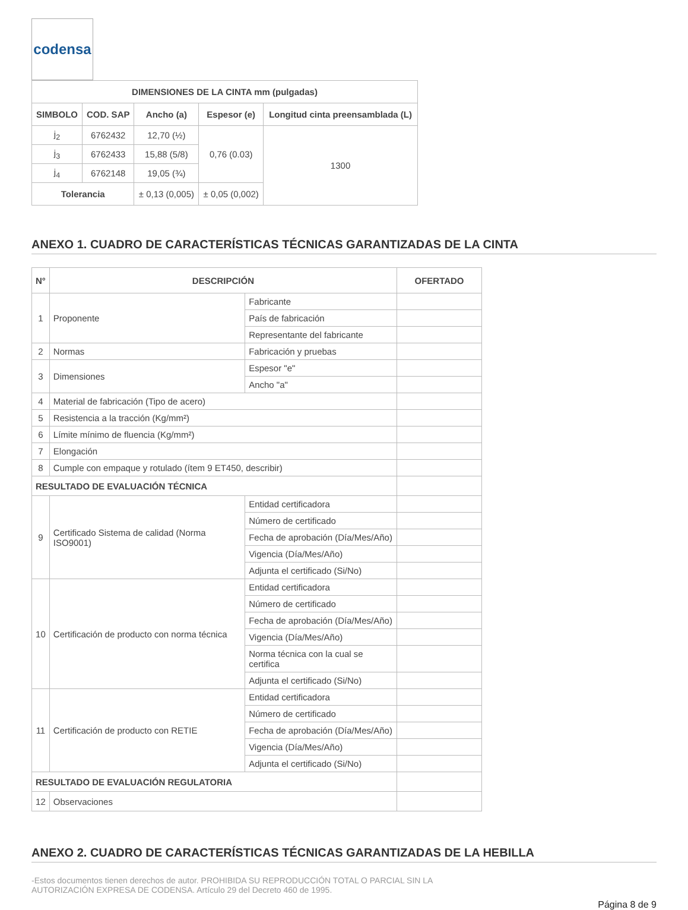codensa
| DIMENSIONES DE LA CINTA mm (pulgadas) | | | | |
| --- | --- | --- | --- | --- |
| SIMBOLO | COD. SAP | Ancho (a) | Espesor (e) | Longitud cinta preensamblada (L) |
| j<sub>2</sub> | 6762432 | 12,70 (½) | 0,76 (0.03) | 1300 |
| j<sub>3</sub> | 6762433 | 15,88 (5/8) | | |
| j<sub>4</sub> | 6762148 | 19,05 (¾) | | |
| Tolerancia | | ± 0,13 (0,005) | ± 0,05 (0,002) | |
ANEXO 1. CUADRO DE CARACTERÍSTICAS TÉCNICAS GARANTIZADAS DE LA CINTA
| N° | DESCRIPCIÓN | | OFERTADO |
| --- | --- | --- | --- |
| 1 | Proponente | Fabricante | |
| | | País de fabricación | |
| | | Representante del fabricante | |
| 2 | Normas | Fabricación y pruebas | |
| 3 | Dimensiones | Espesor "e" | |
| | | Ancho "a" | |
| 4 | Material de fabricación (Tipo de acero) | | |
| 5 | Resistencia a la tracción (Kg/mm²) | | |
| 6 | Límite mínimo de fluencia (Kg/mm²) | | |
| 7 | Elongación | | |
| 8 | Cumple con empaque y rotulado (ítem 9 ET450, describir) | | |
| RESULTADO DE EVALUACIÓN TÉCNICA | | | |
| 9 | Certificado Sistema de calidad (Norma ISO9001) | Entidad certificadora | |
| | | Número de certificado | |
| | | Fecha de aprobación (Día/Mes/Año) | |
| | | Vigencia (Día/Mes/Año) | |
| | | Adjunta el certificado (Si/No) | |
| 10 | Certificación de producto con norma técnica | Entidad certificadora | |
| | | Número de certificado | |
| | | Fecha de aprobación (Día/Mes/Año) | |
| | | Vigencia (Día/Mes/Año) | |
| | | Norma técnica con la cual se certifica | |
| | | Adjunta el certificado (Si/No) | |
| 11 | Certificación de producto con RETIE | Entidad certificadora | |
| | | Número de certificado | |
| | | Fecha de aprobación (Día/Mes/Año) | |
| | | Vigencia (Día/Mes/Año) | |
| | | Adjunta el certificado (Si/No) | |
| RESULTADO DE EVALUACIÓN REGULATORIA | | | |
| 12 | Observaciones | | |
ANEXO 2. CUADRO DE CARACTERÍSTICAS TÉCNICAS GARANTIZADAS DE LA HEBILLA
-Estos documentos tienen derechos de autor. PROHIBIDA SU REPRODUCCIÓN TOTAL O PARCIAL SIN LA
AUTORIZACIÓN EXPRESA DE CODENSA. Artículo 29 del Decreto 460 de 1995.
Página 8 de 9